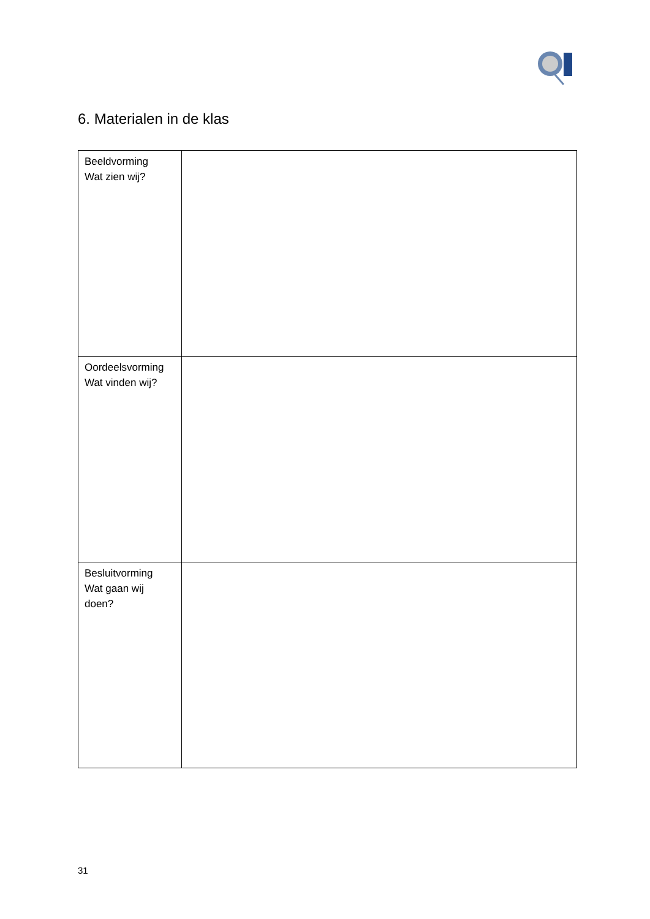6. Materialen in de klas
| Beeldvorming Wat zien wij? | |
| Oordeelsvorming Wat vinden wij? | |
| Besluitvorming Wat gaan wij doen? | |
31